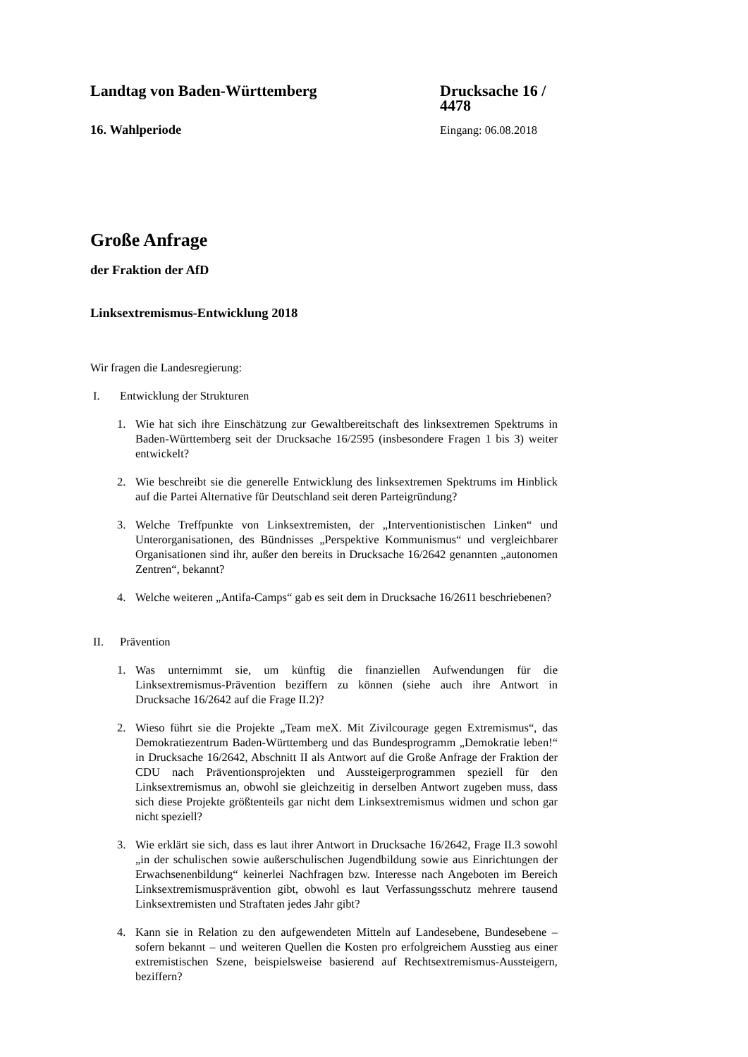Landtag von Baden-Württemberg Drucksache 16 / 4478
16. Wahlperiode Eingang: 06.08.2018
Große Anfrage
der Fraktion der AfD
Linksextremismus-Entwicklung 2018
Wir fragen die Landesregierung:
I. Entwicklung der Strukturen
1. Wie hat sich ihre Einschätzung zur Gewaltbereitschaft des linksextremen Spektrums in Baden-Württemberg seit der Drucksache 16/2595 (insbesondere Fragen 1 bis 3) weiter entwickelt?
2. Wie beschreibt sie die generelle Entwicklung des linksextremen Spektrums im Hinblick auf die Partei Alternative für Deutschland seit deren Parteigründung?
3. Welche Treffpunkte von Linksextremisten, der „Interventionistischen Linken“ und Unterorganisationen, des Bündnisses „Perspektive Kommunismus“ und vergleichbarer Organisationen sind ihr, außer den bereits in Drucksache 16/2642 genannten „autonomen Zentren“, bekannt?
4. Welche weiteren „Antifa-Camps“ gab es seit dem in Drucksache 16/2611 beschriebenen?
II. Prävention
1. Was unternimmt sie, um künftig die finanziellen Aufwendungen für die Linksextremismus-Prävention beziffern zu können (siehe auch ihre Antwort in Drucksache 16/2642 auf die Frage II.2)?
2. Wieso führt sie die Projekte „Team meX. Mit Zivilcourage gegen Extremismus“, das Demokratiezentrum Baden-Württemberg und das Bundesprogramm „Demokratie leben!“ in Drucksache 16/2642, Abschnitt II als Antwort auf die Große Anfrage der Fraktion der CDU nach Präventionsprojekten und Aussteigerprogrammen speziell für den Linksextremismus an, obwohl sie gleichzeitig in derselben Antwort zugeben muss, dass sich diese Projekte größtenteils gar nicht dem Linksextremismus widmen und schon gar nicht speziell?
3. Wie erklärt sie sich, dass es laut ihrer Antwort in Drucksache 16/2642, Frage II.3 sowohl „in der schulischen sowie außerschulischen Jugendbildung sowie aus Einrichtungen der Erwachsenenbildung“ keinerlei Nachfragen bzw. Interesse nach Angeboten im Bereich Linksextremismusprävention gibt, obwohl es laut Verfassungsschutz mehrere tausend Linksextremisten und Straftaten jedes Jahr gibt?
4. Kann sie in Relation zu den aufgewendeten Mitteln auf Landesebene, Bundesebene – sofern bekannt – und weiteren Quellen die Kosten pro erfolgreichem Ausstieg aus einer extremistischen Szene, beispielsweise basierend auf Rechtsextremismus-Aussteigern, beziffern?